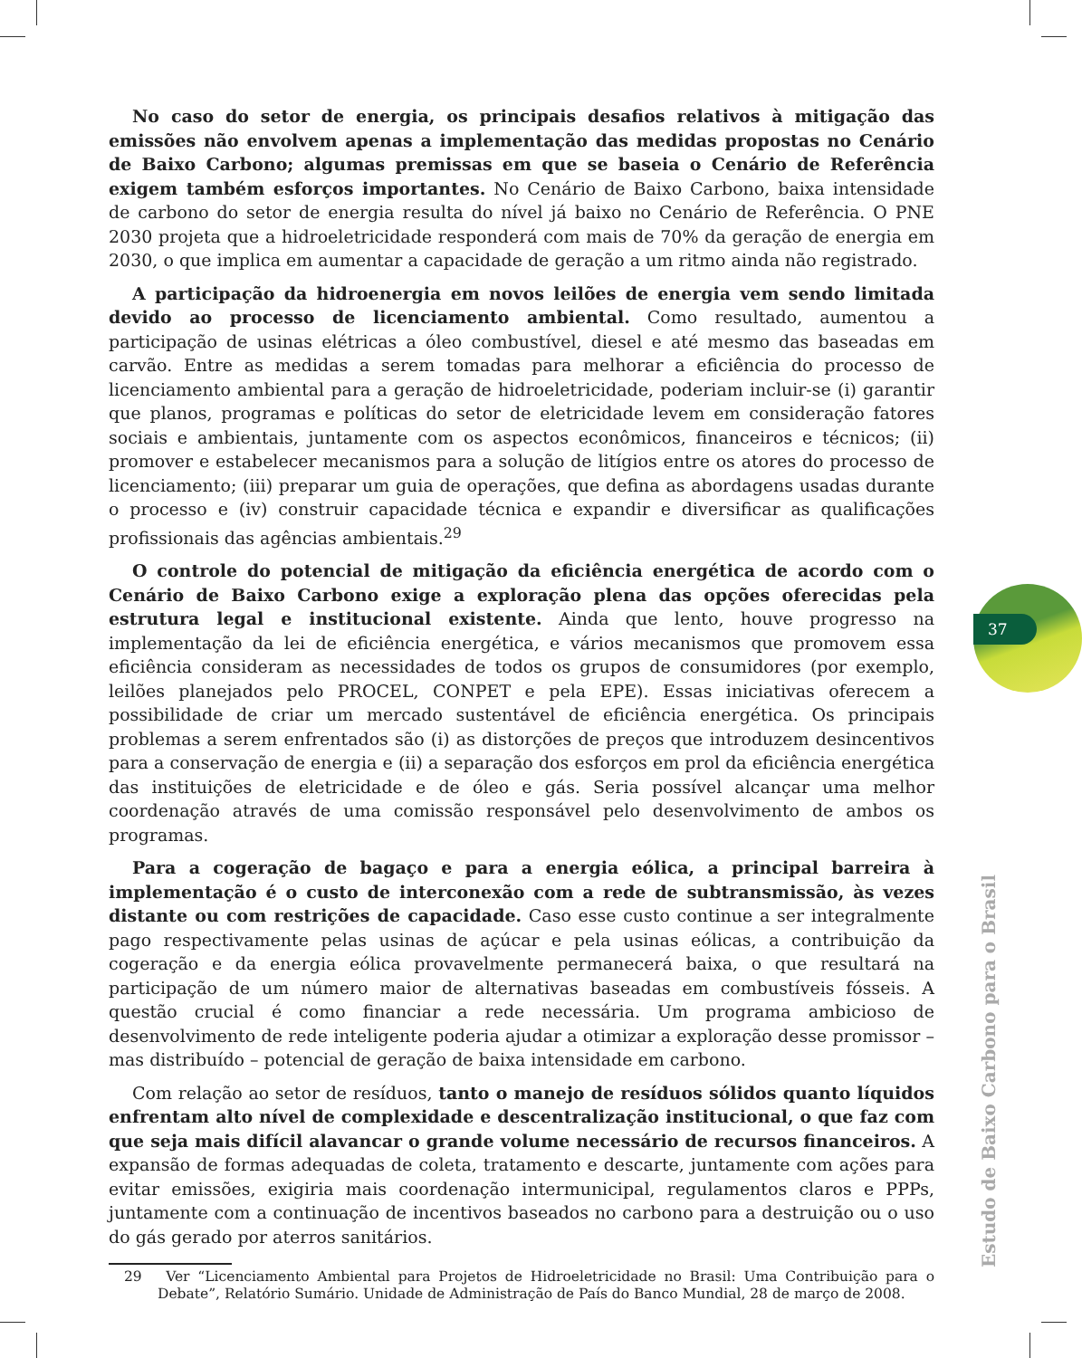No caso do setor de energia, os principais desafios relativos à mitigação das emissões não envolvem apenas a implementação das medidas propostas no Cenário de Baixo Carbono; algumas premissas em que se baseia o Cenário de Referência exigem também esforços importantes. No Cenário de Baixo Carbono, baixa intensidade de carbono do setor de energia resulta do nível já baixo no Cenário de Referência. O PNE 2030 projeta que a hidroeletricidade responderá com mais de 70% da geração de energia em 2030, o que implica em aumentar a capacidade de geração a um ritmo ainda não registrado.
A participação da hidroenergia em novos leilões de energia vem sendo limitada devido ao processo de licenciamento ambiental. Como resultado, aumentou a participação de usinas elétricas a óleo combustível, diesel e até mesmo das baseadas em carvão. Entre as medidas a serem tomadas para melhorar a eficiência do processo de licenciamento ambiental para a geração de hidroeletricidade, poderiam incluir-se (i) garantir que planos, programas e políticas do setor de eletricidade levem em consideração fatores sociais e ambientais, juntamente com os aspectos econômicos, financeiros e técnicos; (ii) promover e estabelecer mecanismos para a solução de litígios entre os atores do processo de licenciamento; (iii) preparar um guia de operações, que defina as abordagens usadas durante o processo e (iv) construir capacidade técnica e expandir e diversificar as qualificações profissionais das agências ambientais.<sup>29</sup>
O controle do potencial de mitigação da eficiência energética de acordo com o Cenário de Baixo Carbono exige a exploração plena das opções oferecidas pela estrutura legal e institucional existente. Ainda que lento, houve progresso na implementação da lei de eficiência energética, e vários mecanismos que promovem essa eficiência consideram as necessidades de todos os grupos de consumidores (por exemplo, leilões planejados pelo PROCEL, CONPET e pela EPE). Essas iniciativas oferecem a possibilidade de criar um mercado sustentável de eficiência energética. Os principais problemas a serem enfrentados são (i) as distorções de preços que introduzem desincentivos para a conservação de energia e (ii) a separação dos esforços em prol da eficiência energética das instituições de eletricidade e de óleo e gás. Seria possível alcançar uma melhor coordenação através de uma comissão responsável pelo desenvolvimento de ambos os programas.
Para a cogeração de bagaço e para a energia eólica, a principal barreira à implementação é o custo de interconexão com a rede de subtransmissão, às vezes distante ou com restrições de capacidade. Caso esse custo continue a ser integralmente pago respectivamente pelas usinas de açúcar e pela usinas eólicas, a contribuição da cogeração e da energia eólica provavelmente permanecerá baixa, o que resultará na participação de um número maior de alternativas baseadas em combustíveis fósseis. A questão crucial é como financiar a rede necessária. Um programa ambicioso de desenvolvimento de rede inteligente poderia ajudar a otimizar a exploração desse promissor – mas distribuído – potencial de geração de baixa intensidade em carbono.
Com relação ao setor de resíduos, tanto o manejo de resíduos sólidos quanto líquidos enfrentam alto nível de complexidade e descentralização institucional, o que faz com que seja mais difícil alavancar o grande volume necessário de recursos financeiros. A expansão de formas adequadas de coleta, tratamento e descarte, juntamente com ações para evitar emissões, exigiria mais coordenação intermunicipal, regulamentos claros e PPPs, juntamente com a continuação de incentivos baseados no carbono para a destruição ou o uso do gás gerado por aterros sanitários.
29 Ver “Licenciamento Ambiental para Projetos de Hidroeletricidade no Brasil: Uma Contribuição para o Debate”, Relatório Sumário. Unidade de Administração de País do Banco Mundial, 28 de março de 2008.
37
Estudo de Baixo Carbono para o Brasil